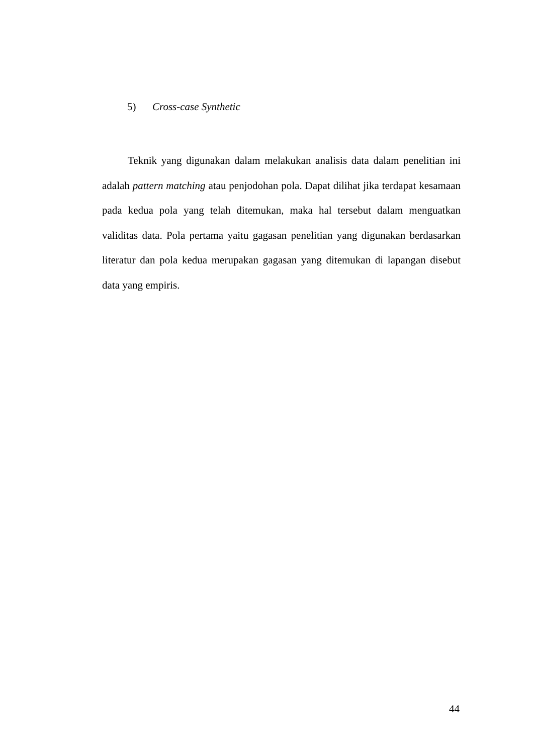5) Cross-case Synthetic
Teknik yang digunakan dalam melakukan analisis data dalam penelitian ini adalah pattern matching atau penjodohan pola. Dapat dilihat jika terdapat kesamaan pada kedua pola yang telah ditemukan, maka hal tersebut dalam menguatkan validitas data. Pola pertama yaitu gagasan penelitian yang digunakan berdasarkan literatur dan pola kedua merupakan gagasan yang ditemukan di lapangan disebut data yang empiris.
44